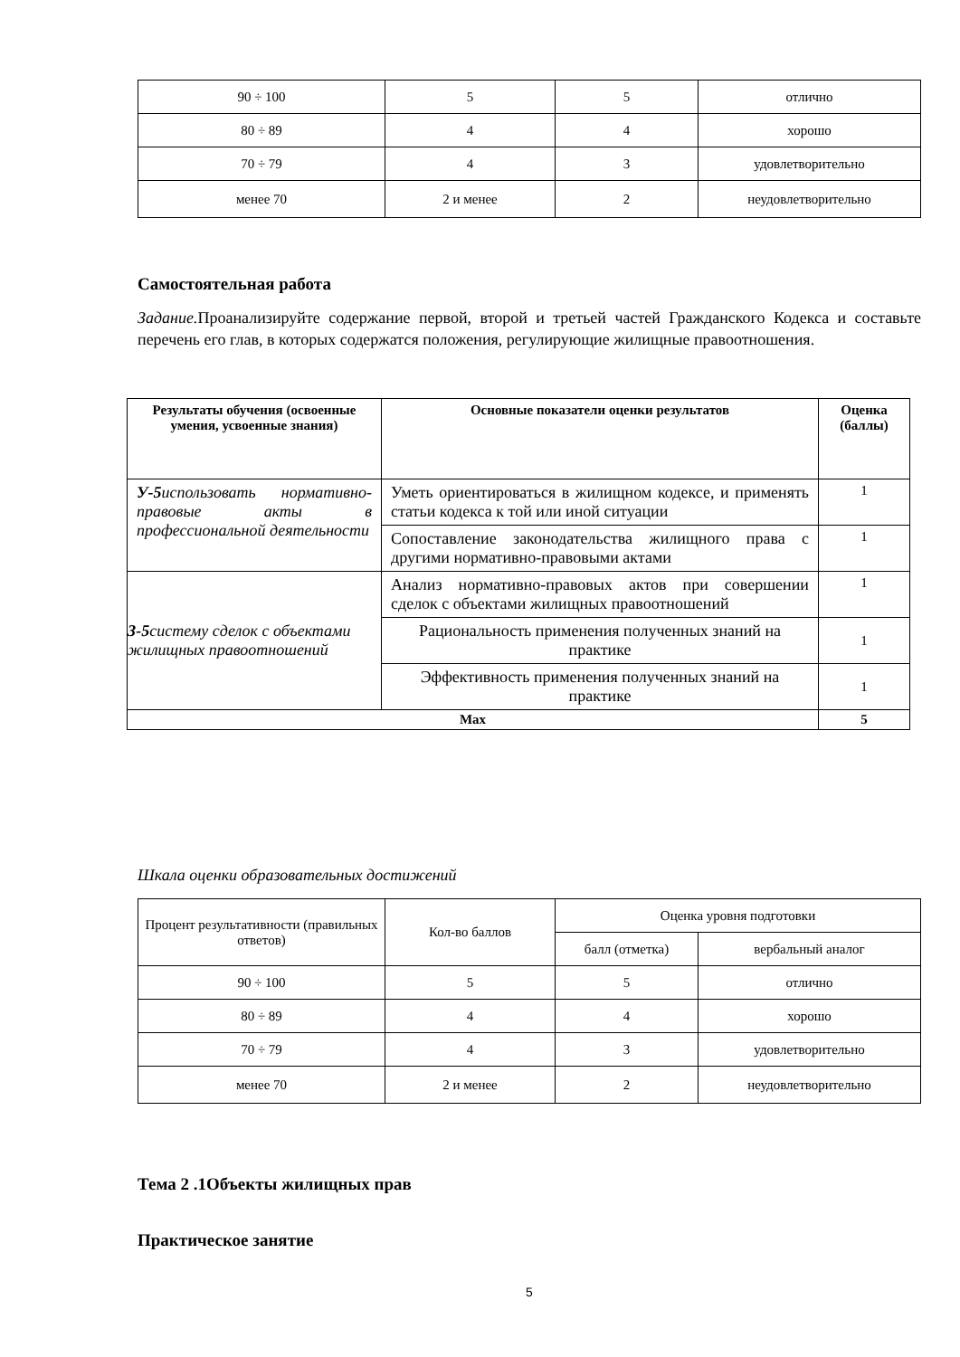| 90 ÷ 100 | 5 | 5 | отлично |
| 80 ÷ 89 | 4 | 4 | хорошо |
| 70 ÷ 79 | 4 | 3 | удовлетворительно |
| менее 70 | 2 и менее | 2 | неудовлетворительно |
Самостоятельная работа
Задание. Проанализируйте содержание первой, второй и третьей частей Гражданского Кодекса и составьте перечень его глав, в которых содержатся положения, регулирующие жилищные правоотношения.
| Результаты обучения (освоенные умения, усвоенные знания) | Основные показатели оценки результатов | Оценка (баллы) |
| --- | --- | --- |
| У-5 использовать нормативно-правовые акты в профессиональной деятельности | Уметь ориентироваться в жилищном кодексе, и применять статьи кодекса к той или иной ситуации | 1 |
| | Сопоставление законодательства жилищного права с другими нормативно-правовыми актами | 1 |
| З-5 систему сделок с объектами жилищных правоотношений | Анализ нормативно-правовых актов при совершении сделок с объектами жилищных правоотношений | 1 |
| | Рациональность применения полученных знаний на практике | 1 |
| | Эффективность применения полученных знаний на практике | 1 |
| Max | | 5 |
Шкала оценки образовательных достижений
| Процент результативности (правильных ответов) | Кол-во баллов | Оценка уровня подготовки | |
| | | балл (отметка) | вербальный аналог |
| 90 ÷ 100 | 5 | 5 | отлично |
| 80 ÷ 89 | 4 | 4 | хорошо |
| 70 ÷ 79 | 4 | 3 | удовлетворительно |
| менее 70 | 2 и менее | 2 | неудовлетворительно |
Тема 2 .1Объекты жилищных прав
Практическое занятие
5